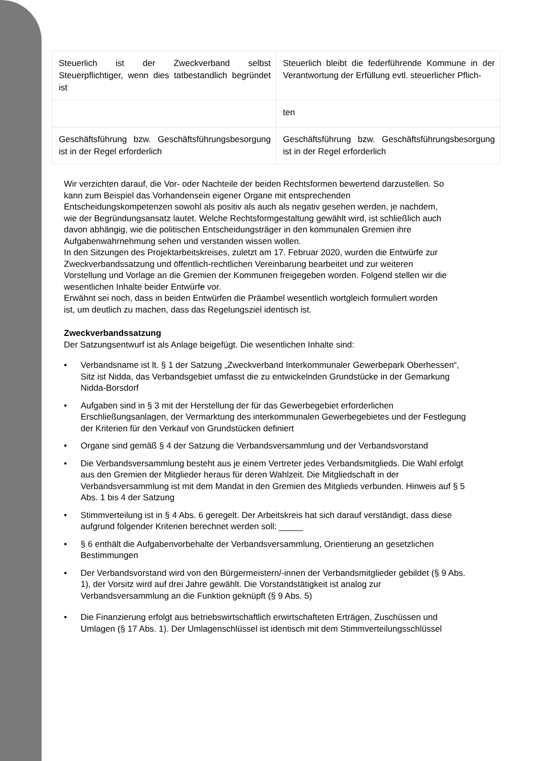| Steuerlich ist der Zweckverband selbst Steuerpflichtiger, wenn dies tatbestandlich begründet ist | Steuerlich bleibt die federführende Kommune in der Verantwortung der Erfüllung evtl. steuerlicher Pflich- |
| | ten |
| Geschäftsführung bzw. Geschäftsführungsbesorgung ist in der Regel erforderlich | Geschäftsführung bzw. Geschäftsführungsbesorgung ist in der Regel erforderlich |
Wir verzichten darauf, die Vor- oder Nachteile der beiden Rechtsformen bewertend darzustellen. So kann zum Beispiel das Vorhandensein eigener Organe mit entsprechenden Entscheidungskompetenzen sowohl als positiv als auch als negativ gesehen werden, je nachdem, wie der Begründungsansatz lautet. Welche Rechtsformgestaltung gewählt wird, ist schließlich auch davon abhängig, wie die politischen Entscheidungsträger in den kommunalen Gremien ihre Aufgabenwahrnehmung sehen und verstanden wissen wollen.
In den Sitzungen des Projektarbeitskreises, zuletzt am 17. Februar 2020, wurden die Entwürfe zur Zweckverbandssatzung und öffentlich-rechtlichen Vereinbarung bearbeitet und zur weiteren Vorstellung und Vorlage an die Gremien der Kommunen freigegeben worden. Folgend stellen wir die wesentlichen Inhalte beider Entwürfe vor.
Erwähnt sei noch, dass in beiden Entwürfen die Präambel wesentlich wortgleich formuliert worden ist, um deutlich zu machen, dass das Regelungsziel identisch ist.
Zweckverbandssatzung
Der Satzungsentwurf ist als Anlage beigefügt. Die wesentlichen Inhalte sind:
• Verbandsname ist lt. § 1 der Satzung „Zweckverband Interkommunaler Gewerbepark Oberhessen“, Sitz ist Nidda, das Verbandsgebiet umfasst die zu entwickelnden Grundstücke in der Gemarkung Nidda-Borsdorf
• Aufgaben sind in § 3 mit der Herstellung der für das Gewerbegebiet erforderlichen Erschließungsanlagen, der Vermarktung des interkommunalen Gewerbegebietes und der Festlegung der Kriterien für den Verkauf von Grundstücken definiert
• Organe sind gemäß § 4 der Satzung die Verbandsversammlung und der Verbandsvorstand
• Die Verbandsversammlung besteht aus je einem Vertreter jedes Verbandsmitglieds. Die Wahl erfolgt aus den Gremien der Mitglieder heraus für deren Wahlzeit. Die Mitgliedschaft in der Verbandsversammlung ist mit dem Mandat in den Gremien des Mitglieds verbunden. Hinweis auf § 5 Abs. 1 bis 4 der Satzung
• Stimmverteilung ist in § 4 Abs. 6 geregelt. Der Arbeitskreis hat sich darauf verständigt, dass diese aufgrund folgender Kriterien berechnet werden soll: _____
• § 6 enthält die Aufgabenvorbehalte der Verbandsversammlung, Orientierung an gesetzlichen Bestimmungen
• Der Verbandsvorstand wird von den Bürgermeistern/-innen der Verbandsmitglieder gebildet (§ 9 Abs. 1), der Vorsitz wird auf drei Jahre gewählt. Die Vorstandstätigkeit ist analog zur Verbandsversammlung an die Funktion geknüpft (§ 9 Abs. 5)
• Die Finanzierung erfolgt aus betriebswirtschaftlich erwirtschafteten Erträgen, Zuschüssen und Umlagen (§ 17 Abs. 1). Der Umlagenschlüssel ist identisch mit dem Stimmverteilungsschlüssel